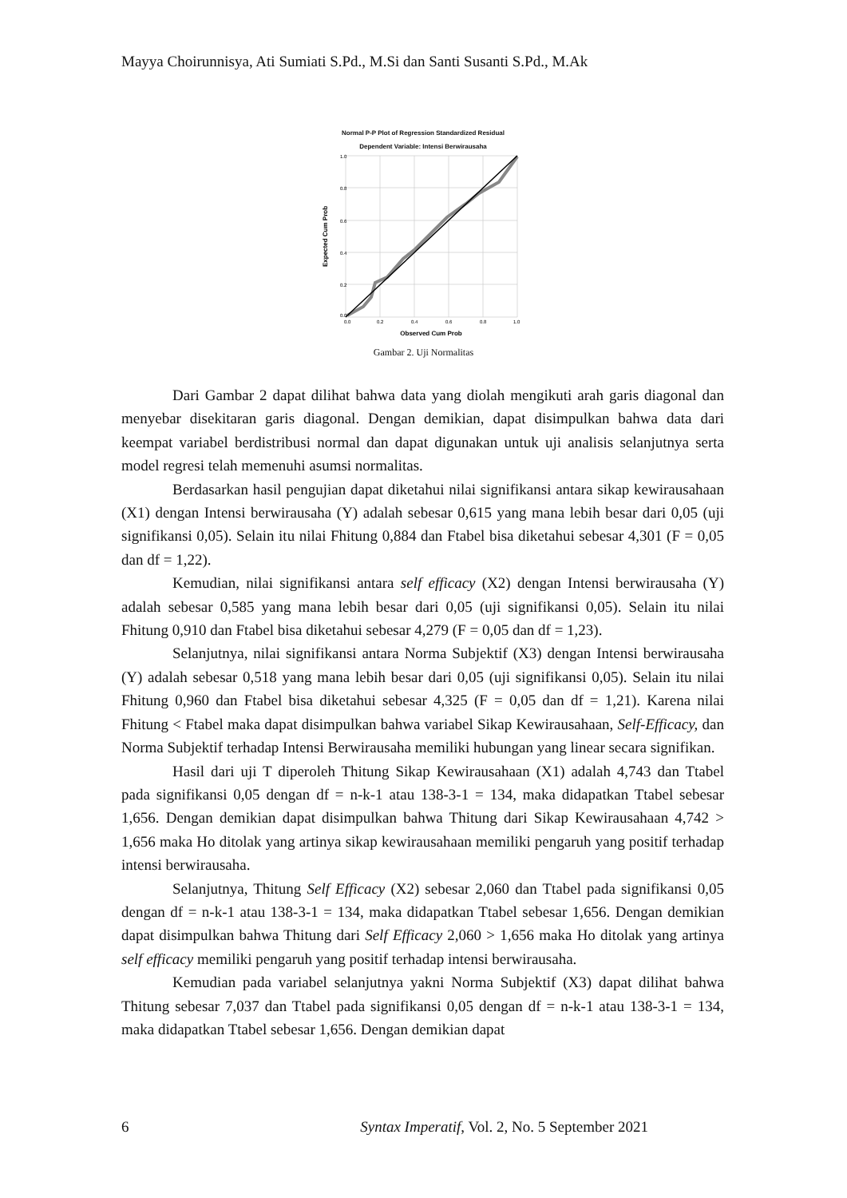Mayya Choirunnisya, Ati Sumiati S.Pd., M.Si dan Santi Susanti S.Pd., M.Ak
Normal P-P Plot of Regression Standardized Residual
Dependent Variable: Intensi Berwirausaha
1.0
0.8
0.6
0.4
0.2
0.0
0.0
0.2
0.4
0.6
0.8
1.0
Observed Cum Prob
Expected Cum Prob
Gambar 2. Uji Normalitas
Dari Gambar 2 dapat dilihat bahwa data yang diolah mengikuti arah garis diagonal dan menyebar disekitaran garis diagonal. Dengan demikian, dapat disimpulkan bahwa data dari keempat variabel berdistribusi normal dan dapat digunakan untuk uji analisis selanjutnya serta model regresi telah memenuhi asumsi normalitas.
Berdasarkan hasil pengujian dapat diketahui nilai signifikansi antara sikap kewirausahaan (X1) dengan Intensi berwirausaha (Y) adalah sebesar 0,615 yang mana lebih besar dari 0,05 (uji signifikansi 0,05). Selain itu nilai Fhitung 0,884 dan Ftabel bisa diketahui sebesar 4,301 (F = 0,05 dan df = 1,22).
Kemudian, nilai signifikansi antara self efficacy (X2) dengan Intensi berwirausaha (Y) adalah sebesar 0,585 yang mana lebih besar dari 0,05 (uji signifikansi 0,05). Selain itu nilai Fhitung 0,910 dan Ftabel bisa diketahui sebesar 4,279 (F = 0,05 dan df = 1,23).
Selanjutnya, nilai signifikansi antara Norma Subjektif (X3) dengan Intensi berwirausaha (Y) adalah sebesar 0,518 yang mana lebih besar dari 0,05 (uji signifikansi 0,05). Selain itu nilai Fhitung 0,960 dan Ftabel bisa diketahui sebesar 4,325 (F = 0,05 dan df = 1,21). Karena nilai Fhitung < Ftabel maka dapat disimpulkan bahwa variabel Sikap Kewirausahaan, Self-Efficacy, dan Norma Subjektif terhadap Intensi Berwirausaha memiliki hubungan yang linear secara signifikan.
Hasil dari uji T diperoleh Thitung Sikap Kewirausahaan (X1) adalah 4,743 dan Ttabel pada signifikansi 0,05 dengan df = n-k-1 atau 138-3-1 = 134, maka didapatkan Ttabel sebesar 1,656. Dengan demikian dapat disimpulkan bahwa Thitung dari Sikap Kewirausahaan 4,742 > 1,656 maka Ho ditolak yang artinya sikap kewirausahaan memiliki pengaruh yang positif terhadap intensi berwirausaha.
Selanjutnya, Thitung Self Efficacy (X2) sebesar 2,060 dan Ttabel pada signifikansi 0,05 dengan df = n-k-1 atau 138-3-1 = 134, maka didapatkan Ttabel sebesar 1,656. Dengan demikian dapat disimpulkan bahwa Thitung dari Self Efficacy 2,060 > 1,656 maka Ho ditolak yang artinya self efficacy memiliki pengaruh yang positif terhadap intensi berwirausaha.
Kemudian pada variabel selanjutnya yakni Norma Subjektif (X3) dapat dilihat bahwa Thitung sebesar 7,037 dan Ttabel pada signifikansi 0,05 dengan df = n-k-1 atau 138-3-1 = 134, maka didapatkan Ttabel sebesar 1,656. Dengan demikian dapat
6 Syntax Imperatif, Vol. 2, No. 5 September 2021